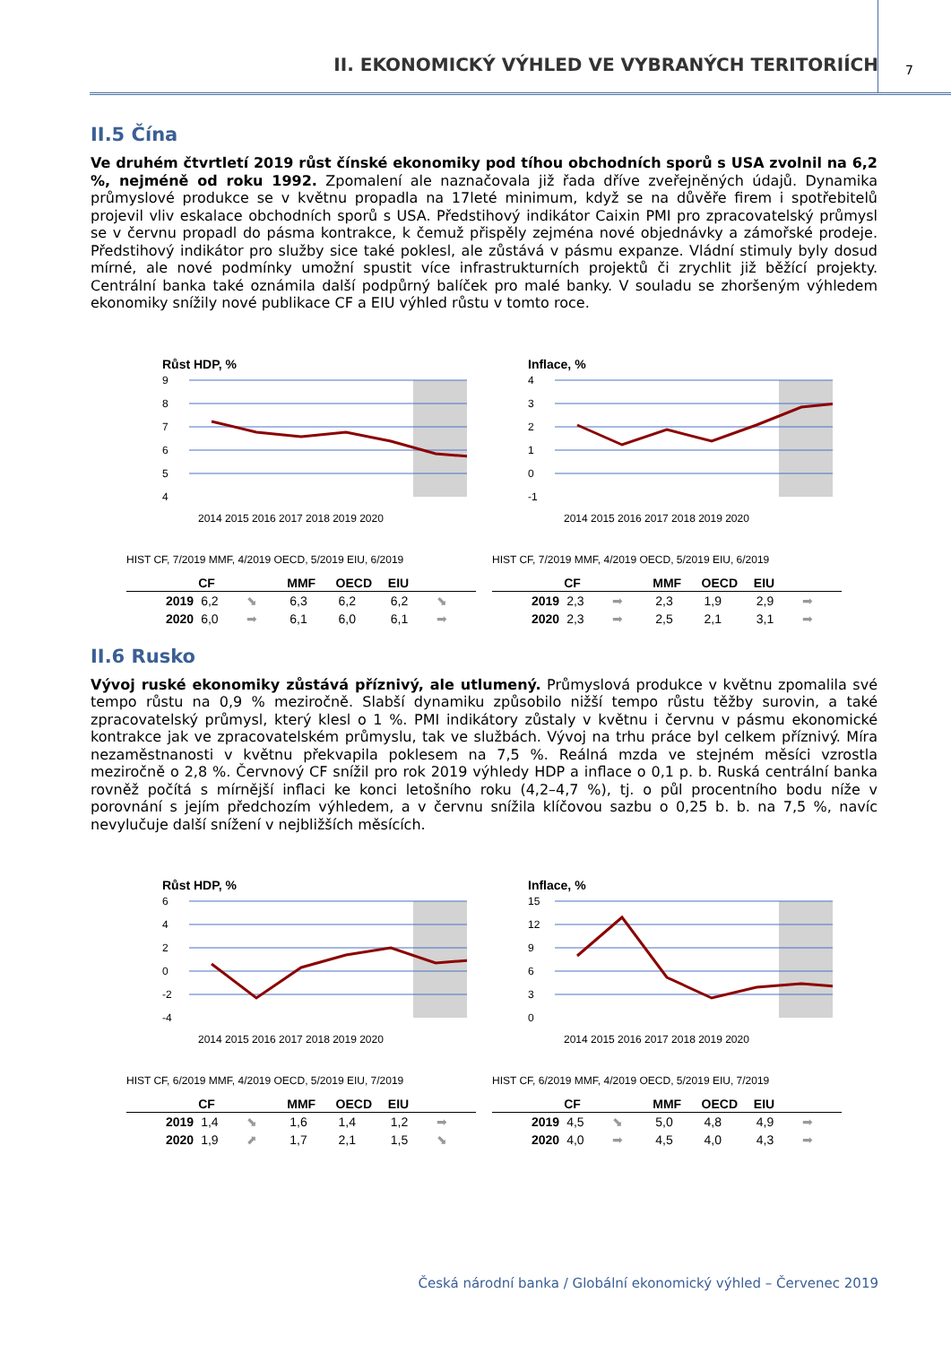II. EKONOMICKÝ VÝHLED VE VYBRANÝCH TERITORIÍCH 7
II.5 Čína
Ve druhém čtvrtletí 2019 růst čínské ekonomiky pod tíhou obchodních sporů s USA zvolnil na 6,2 %, nejméně od roku 1992. Zpomalení ale naznačovala již řada dříve zveřejněných údajů. Dynamika průmyslové produkce se v květnu propadla na 17leté minimum, když se na důvěře firem i spotřebitelů projevil vliv eskalace obchodních sporů s USA. Předstihový indikátor Caixin PMI pro zpracovatelský průmysl se v červnu propadl do pásma kontrakce, k čemuž přispěly zejména nové objednávky a zámořské prodeje. Předstihový indikátor pro služby sice také poklesl, ale zůstává v pásmu expanze. Vládní stimuly byly dosud mírné, ale nové podmínky umožní spustit více infrastrukturních projektů či zrychlit již běžící projekty. Centrální banka také oznámila další podpůrný balíček pro malé banky. V souladu se zhoršeným výhledem ekonomiky snížily nové publikace CF a EIU výhled růstu v tomto roce.
Růst HDP, %
9
8
7
6
5
4
2014 2015 2016 2017 2018 2019 2020
HIST CF, 7/2019 MMF, 4/2019 OECD, 5/2019 EIU, 6/2019
| | CF | | MMF | OECD | EIU | |
| --- | --- | --- | --- | --- | --- | --- |
| 2019 | 6,2 | ⬊ | 6,3 | 6,2 | 6,2 | ⬊ |
| 2020 | 6,0 | ➡ | 6,1 | 6,0 | 6,1 | ➡ |
Inflace, %
4
3
2
1
0
-1
2014 2015 2016 2017 2018 2019 2020
HIST CF, 7/2019 MMF, 4/2019 OECD, 5/2019 EIU, 6/2019
| | CF | | MMF | OECD | EIU | |
| --- | --- | --- | --- | --- | --- | --- |
| 2019 | 2,3 | ➡ | 2,3 | 1,9 | 2,9 | ➡ |
| 2020 | 2,3 | ➡ | 2,5 | 2,1 | 3,1 | ➡ |
II.6 Rusko
Vývoj ruské ekonomiky zůstává příznivý, ale utlumený. Průmyslová produkce v květnu zpomalila své tempo růstu na 0,9 % meziročně. Slabší dynamiku způsobilo nižší tempo růstu těžby surovin, a také zpracovatelský průmysl, který klesl o 1 %. PMI indikátory zůstaly v květnu i červnu v pásmu ekonomické kontrakce jak ve zpracovatelském průmyslu, tak ve službách. Vývoj na trhu práce byl celkem příznivý. Míra nezaměstnanosti v květnu překvapila poklesem na 7,5 %. Reálná mzda ve stejném měsíci vzrostla meziročně o 2,8 %. Červnový CF snížil pro rok 2019 výhledy HDP a inflace o 0,1 p. b. Ruská centrální banka rovněž počítá s mírnější inflaci ke konci letošního roku (4,2–4,7 %), tj. o půl procentního bodu níže v porovnání s jejím předchozím výhledem, a v červnu snížila klíčovou sazbu o 0,25 b. b. na 7,5 %, navíc nevylučuje další snížení v nejbližších měsících.
Růst HDP, %
6
4
2
0
-2
-4
2014 2015 2016 2017 2018 2019 2020
HIST CF, 6/2019 MMF, 4/2019 OECD, 5/2019 EIU, 7/2019
| | CF | | MMF | OECD | EIU | |
| --- | --- | --- | --- | --- | --- | --- |
| 2019 | 1,4 | ⬊ | 1,6 | 1,4 | 1,2 | ➡ |
| 2020 | 1,9 | ⬈ | 1,7 | 2,1 | 1,5 | ⬊ |
Inflace, %
15
12
9
6
3
0
2014 2015 2016 2017 2018 2019 2020
HIST CF, 6/2019 MMF, 4/2019 OECD, 5/2019 EIU, 7/2019
| | CF | | MMF | OECD | EIU | |
| --- | --- | --- | --- | --- | --- | --- |
| 2019 | 4,5 | ⬊ | 5,0 | 4,8 | 4,9 | ➡ |
| 2020 | 4,0 | ➡ | 4,5 | 4,0 | 4,3 | ➡ |
Česká národní banka / Globální ekonomický výhled – Červenec 2019